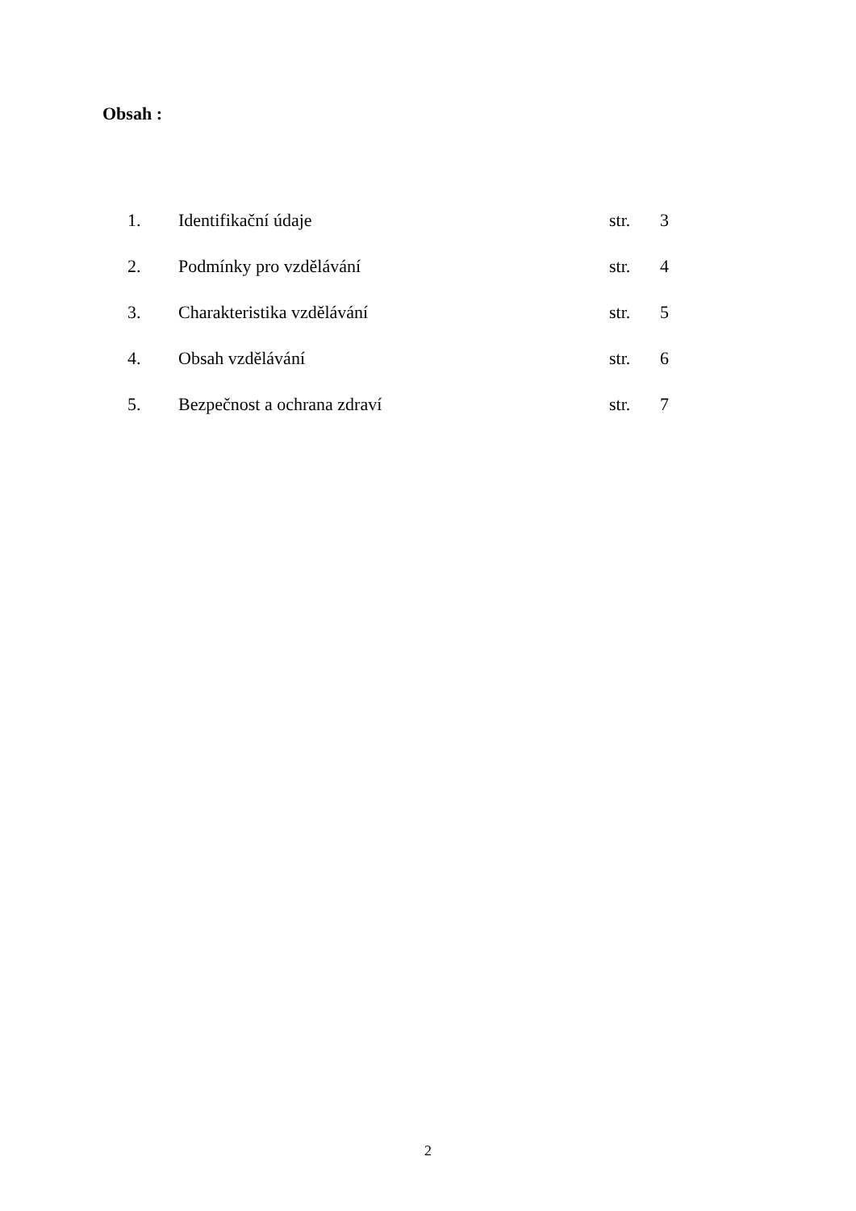Obsah :
| 1. | Identifikační údaje | str. | 3 |
| 2. | Podmínky pro vzdělávání | str. | 4 |
| 3. | Charakteristika vzdělávání | str. | 5 |
| 4. | Obsah vzdělávání | str. | 6 |
| 5. | Bezpečnost a ochrana zdraví | str. | 7 |
2